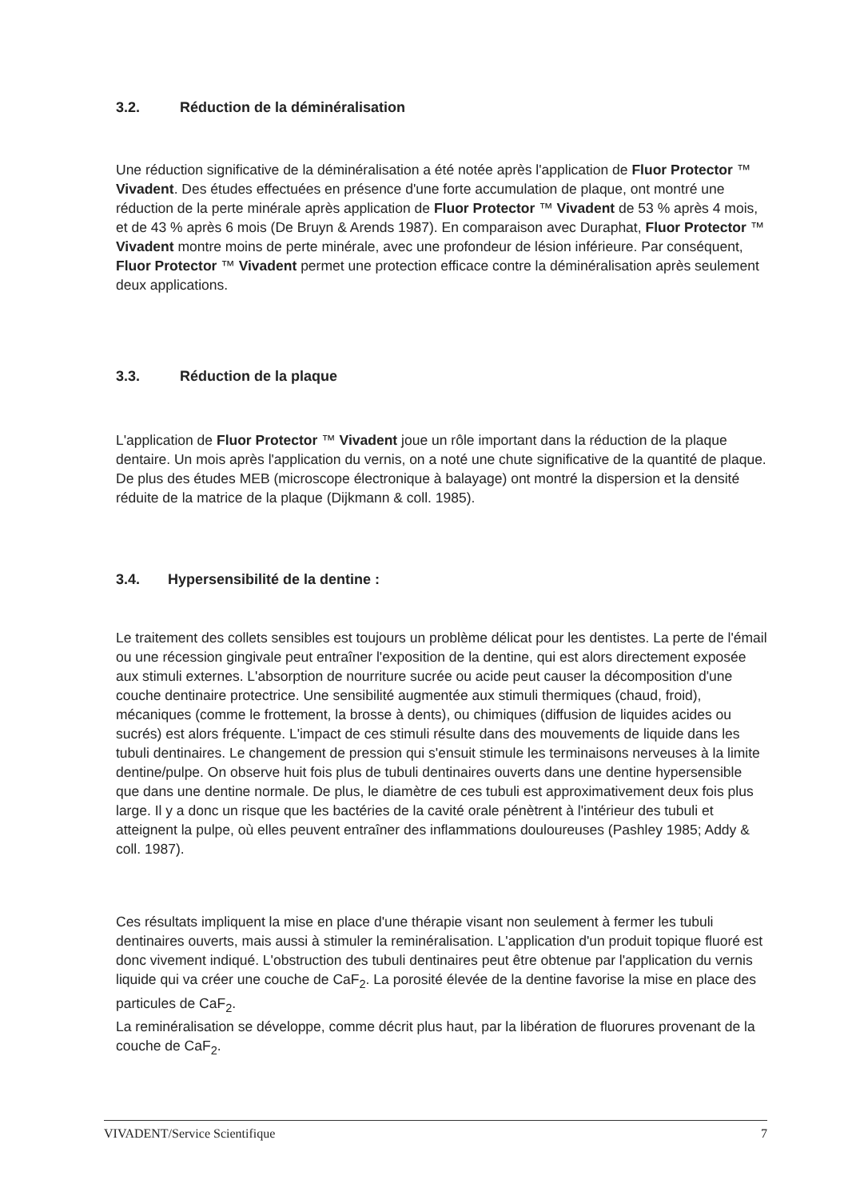3.2. Réduction de la déminéralisation
Une réduction significative de la déminéralisation a été notée après l'application de Fluor Protector ™ Vivadent. Des études effectuées en présence d'une forte accumulation de plaque, ont montré une réduction de la perte minérale après application de Fluor Protector ™ Vivadent de 53 % après 4 mois, et de 43 % après 6 mois (De Bruyn & Arends 1987). En comparaison avec Duraphat, Fluor Protector ™ Vivadent montre moins de perte minérale, avec une profondeur de lésion inférieure. Par conséquent, Fluor Protector ™ Vivadent permet une protection efficace contre la déminéralisation après seulement deux applications.
3.3. Réduction de la plaque
L'application de Fluor Protector ™ Vivadent joue un rôle important dans la réduction de la plaque dentaire. Un mois après l'application du vernis, on a noté une chute significative de la quantité de plaque. De plus des études MEB (microscope électronique à balayage) ont montré la dispersion et la densité réduite de la matrice de la plaque (Dijkmann & coll. 1985).
3.4. Hypersensibilité de la dentine :
Le traitement des collets sensibles est toujours un problème délicat pour les dentistes. La perte de l'émail ou une récession gingivale peut entraîner l'exposition de la dentine, qui est alors directement exposée aux stimuli externes. L'absorption de nourriture sucrée ou acide peut causer la décomposition d'une couche dentinaire protectrice. Une sensibilité augmentée aux stimuli thermiques (chaud, froid), mécaniques (comme le frottement, la brosse à dents), ou chimiques (diffusion de liquides acides ou sucrés) est alors fréquente. L'impact de ces stimuli résulte dans des mouvements de liquide dans les tubuli dentinaires. Le changement de pression qui s'ensuit stimule les terminaisons nerveuses à la limite dentine/pulpe. On observe huit fois plus de tubuli dentinaires ouverts dans une dentine hypersensible que dans une dentine normale. De plus, le diamètre de ces tubuli est approximativement deux fois plus large. Il y a donc un risque que les bactéries de la cavité orale pénètrent à l'intérieur des tubuli et atteignent la pulpe, où elles peuvent entraîner des inflammations douloureuses (Pashley 1985; Addy & coll. 1987).
Ces résultats impliquent la mise en place d'une thérapie visant non seulement à fermer les tubuli dentinaires ouverts, mais aussi à stimuler la reminéralisation. L'application d'un produit topique fluoré est donc vivement indiqué. L'obstruction des tubuli dentinaires peut être obtenue par l'application du vernis liquide qui va créer une couche de CaF<sub>2</sub>. La porosité élevée de la dentine favorise la mise en place des particules de CaF<sub>2</sub>.
La reminéralisation se développe, comme décrit plus haut, par la libération de fluorures provenant de la couche de CaF<sub>2</sub>.
VIVADENT/Service Scientifique 7